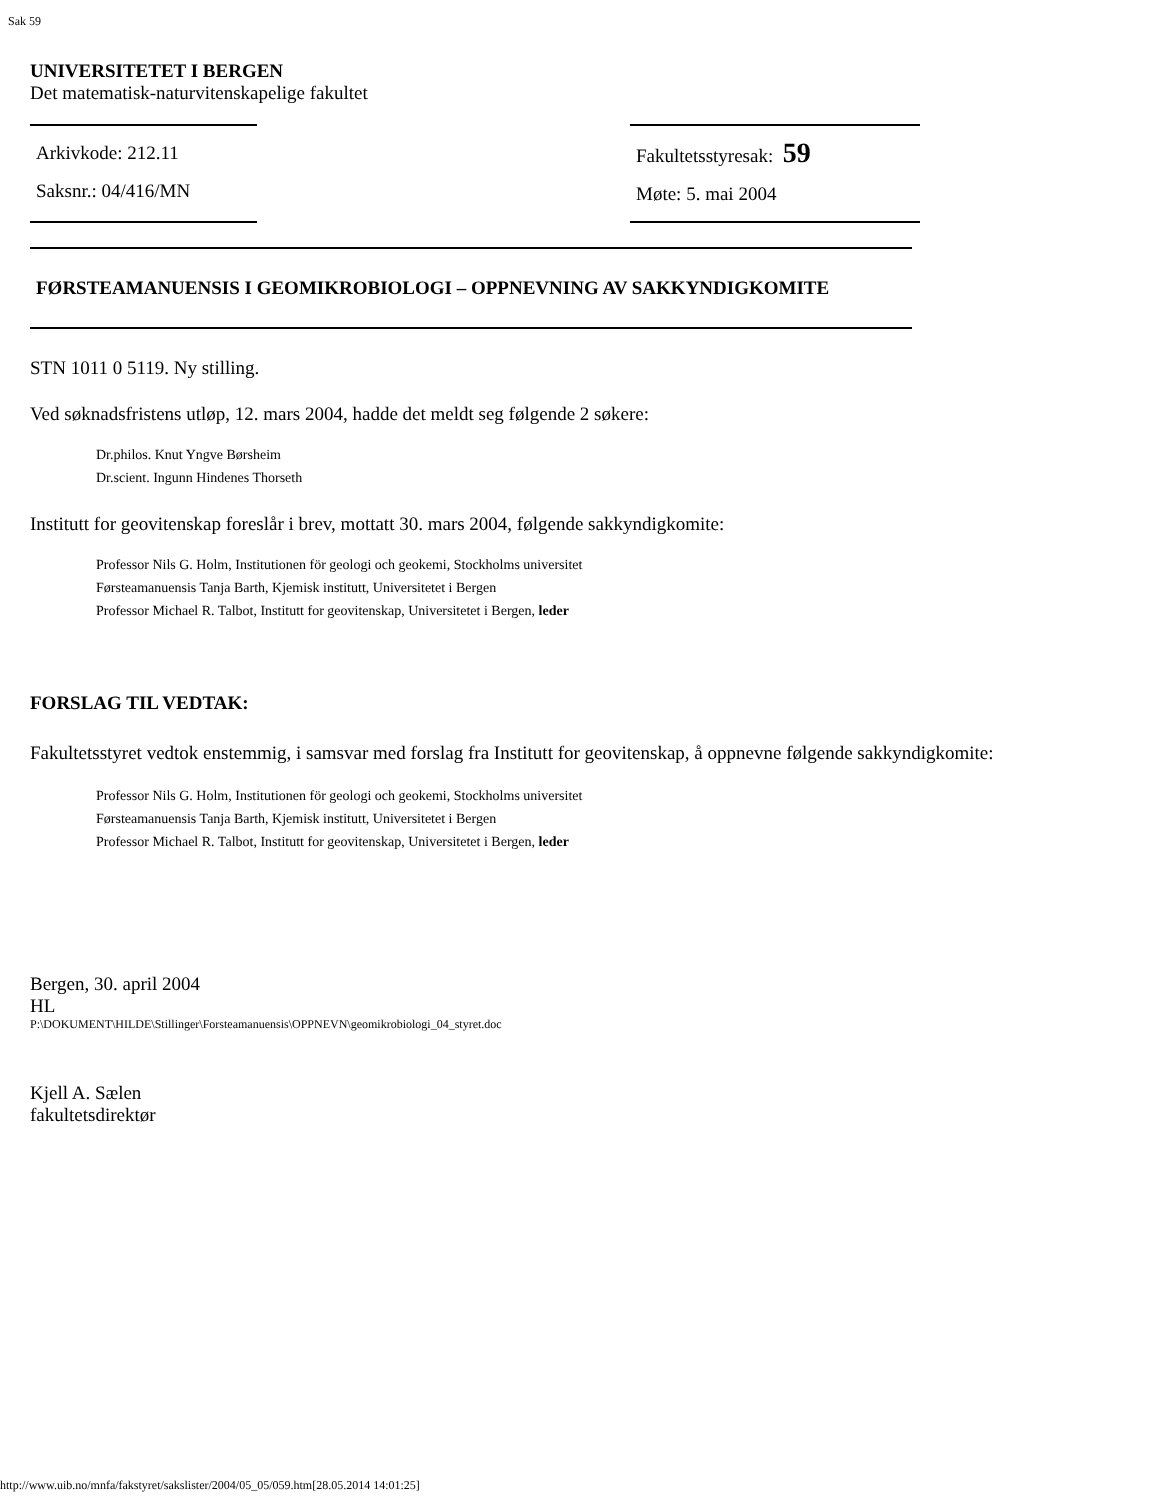Sak 59
UNIVERSITETET I BERGEN
Det matematisk-naturvitenskapelige fakultet
Arkivkode: 212.11
Saksnr.: 04/416/MN
Fakultetsstyresak: 59
Møte: 5. mai 2004
FØRSTEAMANUENSIS I GEOMIKROBIOLOGI – OPPNEVNING AV SAKKYNDIGKOMITE
STN 1011 0 5119. Ny stilling.
Ved søknadsfristens utløp, 12. mars 2004, hadde det meldt seg følgende 2 søkere:
Dr.philos. Knut Yngve Børsheim
Dr.scient. Ingunn Hindenes Thorseth
Institutt for geovitenskap foreslår i brev, mottatt 30. mars 2004, følgende sakkyndigkomite:
Professor Nils G. Holm, Institutionen för geologi och geokemi, Stockholms universitet
Førsteamanuensis Tanja Barth, Kjemisk institutt, Universitetet i Bergen
Professor Michael R. Talbot, Institutt for geovitenskap, Universitetet i Bergen, leder
FORSLAG TIL VEDTAK:
Fakultetsstyret vedtok enstemmig, i samsvar med forslag fra Institutt for geovitenskap, å oppnevne følgende sakkyndigkomite:
Professor Nils G. Holm, Institutionen för geologi och geokemi, Stockholms universitet
Førsteamanuensis Tanja Barth, Kjemisk institutt, Universitetet i Bergen
Professor Michael R. Talbot, Institutt for geovitenskap, Universitetet i Bergen, leder
Bergen, 30. april 2004
HL
P:\DOKUMENT\HILDE\Stillinger\Forsteamanuensis\OPPNEVN\geomikrobiologi_04_styret.doc
Kjell A. Sælen
fakultetsdirektør
http://www.uib.no/mnfa/fakstyret/sakslister/2004/05_05/059.htm[28.05.2014 14:01:25]